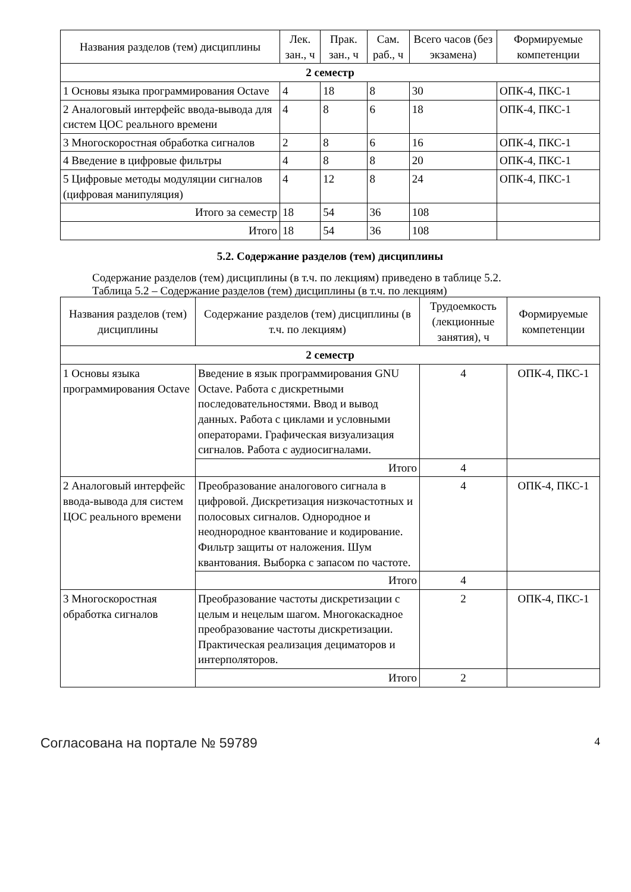| Названия разделов (тем) дисциплины | Лек. зан., ч | Прак. зан., ч | Сам. раб., ч | Всего часов (без экзамена) | Формируемые компетенции |
| --- | --- | --- | --- | --- | --- |
| 2 семестр | | | | | |
| 1 Основы языка программирования Octave | 4 | 18 | 8 | 30 | ОПК-4, ПКС-1 |
| 2 Аналоговый интерфейс ввода-вывода для систем ЦОС реального времени | 4 | 8 | 6 | 18 | ОПК-4, ПКС-1 |
| 3 Многоскоростная обработка сигналов | 2 | 8 | 6 | 16 | ОПК-4, ПКС-1 |
| 4 Введение в цифровые фильтры | 4 | 8 | 8 | 20 | ОПК-4, ПКС-1 |
| 5 Цифровые методы модуляции сигналов (цифровая манипуляция) | 4 | 12 | 8 | 24 | ОПК-4, ПКС-1 |
| Итого за семестр | 18 | 54 | 36 | 108 | |
| Итого | 18 | 54 | 36 | 108 | |
5.2. Содержание разделов (тем) дисциплины
Содержание разделов (тем) дисциплины (в т.ч. по лекциям) приведено в таблице 5.2.
Таблица 5.2 – Содержание разделов (тем) дисциплины (в т.ч. по лекциям)
| Названия разделов (тем) дисциплины | Содержание разделов (тем) дисциплины (в т.ч. по лекциям) | Трудоемкость (лекционные занятия), ч | Формируемые компетенции |
| --- | --- | --- | --- |
| 2 семестр | | | |
| 1 Основы языка программирования Octave | Введение в язык программирования GNU Octave. Работа с дискретными последовательностями. Ввод и вывод данных. Работа с циклами и условными операторами. Графическая визуализация сигналов. Работа с аудиосигналами. | 4 | ОПК-4, ПКС-1 |
| | Итого | 4 | |
| 2 Аналоговый интерфейс ввода-вывода для систем ЦОС реального времени | Преобразование аналогового сигнала в цифровой. Дискретизация низкочастотных и полосовых сигналов. Однородное и неоднородное квантование и кодирование. Фильтр защиты от наложения. Шум квантования. Выборка с запасом по частоте. | 4 | ОПК-4, ПКС-1 |
| | Итого | 4 | |
| 3 Многоскоростная обработка сигналов | Преобразование частоты дискретизации с целым и нецелым шагом. Многокаскадное преобразование частоты дискретизации. Практическая реализация дециматоров и интерполяторов. | 2 | ОПК-4, ПКС-1 |
| | Итого | 2 | |
Согласована на портале № 59789 4